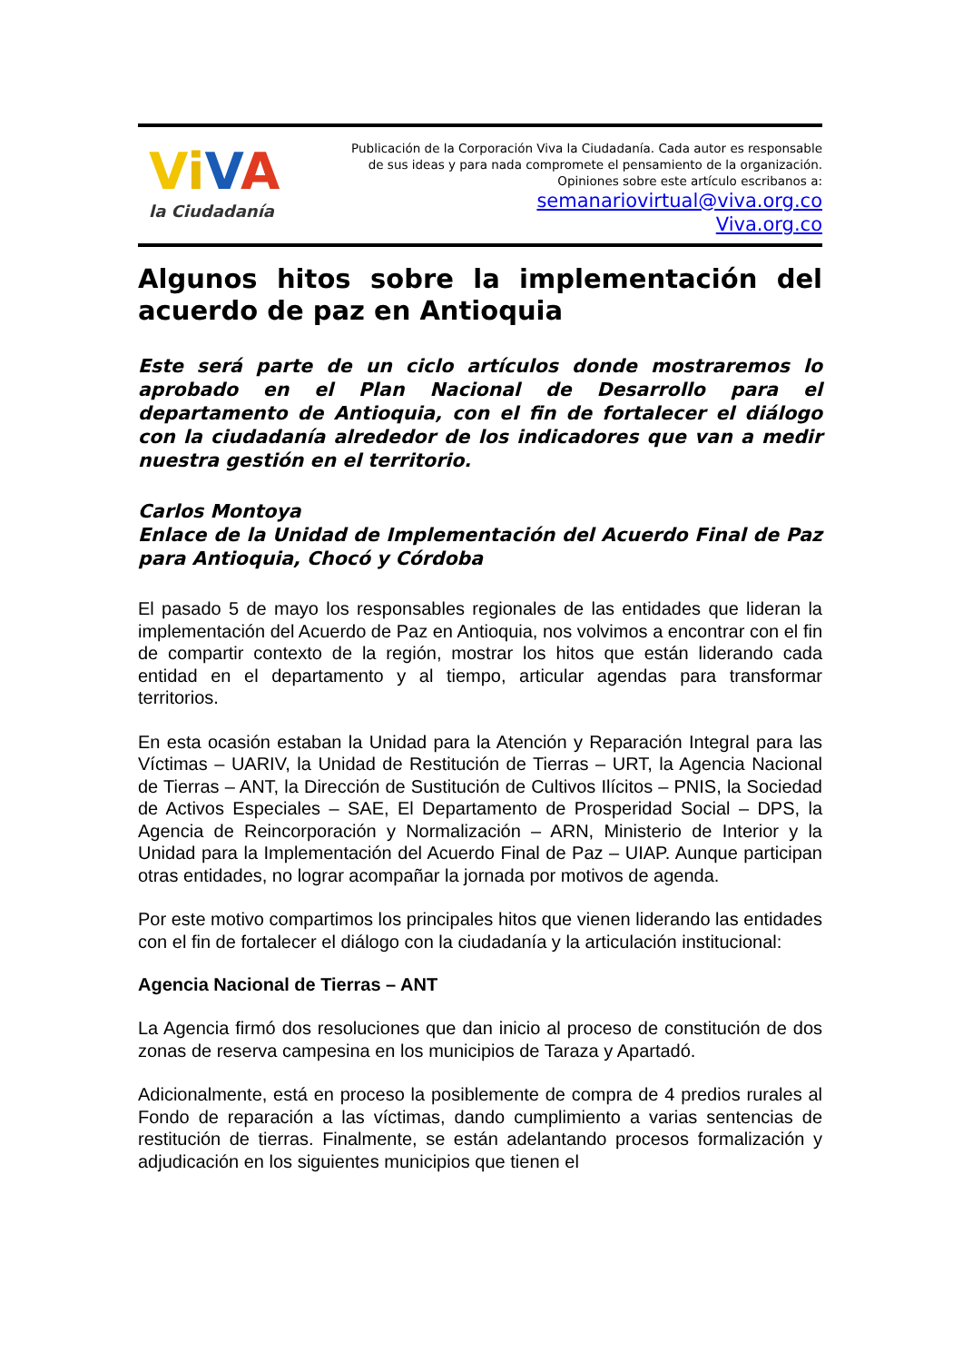ViVA
la Ciudadanía
Publicación de la Corporación Viva la Ciudadanía. Cada autor es responsable
de sus ideas y para nada compromete el pensamiento de la organización.
Opiniones sobre este artículo escribanos a:
semanariovirtual@viva.org.co
Viva.org.co
Algunos hitos sobre la implementación del acuerdo de paz en Antioquia
Este será parte de un ciclo artículos donde mostraremos lo aprobado en el Plan Nacional de Desarrollo para el departamento de Antioquia, con el fin de fortalecer el diálogo con la ciudadanía alrededor de los indicadores que van a medir nuestra gestión en el territorio.
Carlos Montoya
Enlace de la Unidad de Implementación del Acuerdo Final de Paz para Antioquia, Chocó y Córdoba
El pasado 5 de mayo los responsables regionales de las entidades que lideran la implementación del Acuerdo de Paz en Antioquia, nos volvimos a encontrar con el fin de compartir contexto de la región, mostrar los hitos que están liderando cada entidad en el departamento y al tiempo, articular agendas para transformar territorios.
En esta ocasión estaban la Unidad para la Atención y Reparación Integral para las Víctimas – UARIV, la Unidad de Restitución de Tierras – URT, la Agencia Nacional de Tierras – ANT, la Dirección de Sustitución de Cultivos Ilícitos – PNIS, la Sociedad de Activos Especiales – SAE, El Departamento de Prosperidad Social – DPS, la Agencia de Reincorporación y Normalización – ARN, Ministerio de Interior y la Unidad para la Implementación del Acuerdo Final de Paz – UIAP. Aunque participan otras entidades, no lograr acompañar la jornada por motivos de agenda.
Por este motivo compartimos los principales hitos que vienen liderando las entidades con el fin de fortalecer el diálogo con la ciudadanía y la articulación institucional:
Agencia Nacional de Tierras – ANT
La Agencia firmó dos resoluciones que dan inicio al proceso de constitución de dos zonas de reserva campesina en los municipios de Taraza y Apartadó.
Adicionalmente, está en proceso la posiblemente de compra de 4 predios rurales al Fondo de reparación a las víctimas, dando cumplimiento a varias sentencias de restitución de tierras. Finalmente, se están adelantando procesos formalización y adjudicación en los siguientes municipios que tienen el